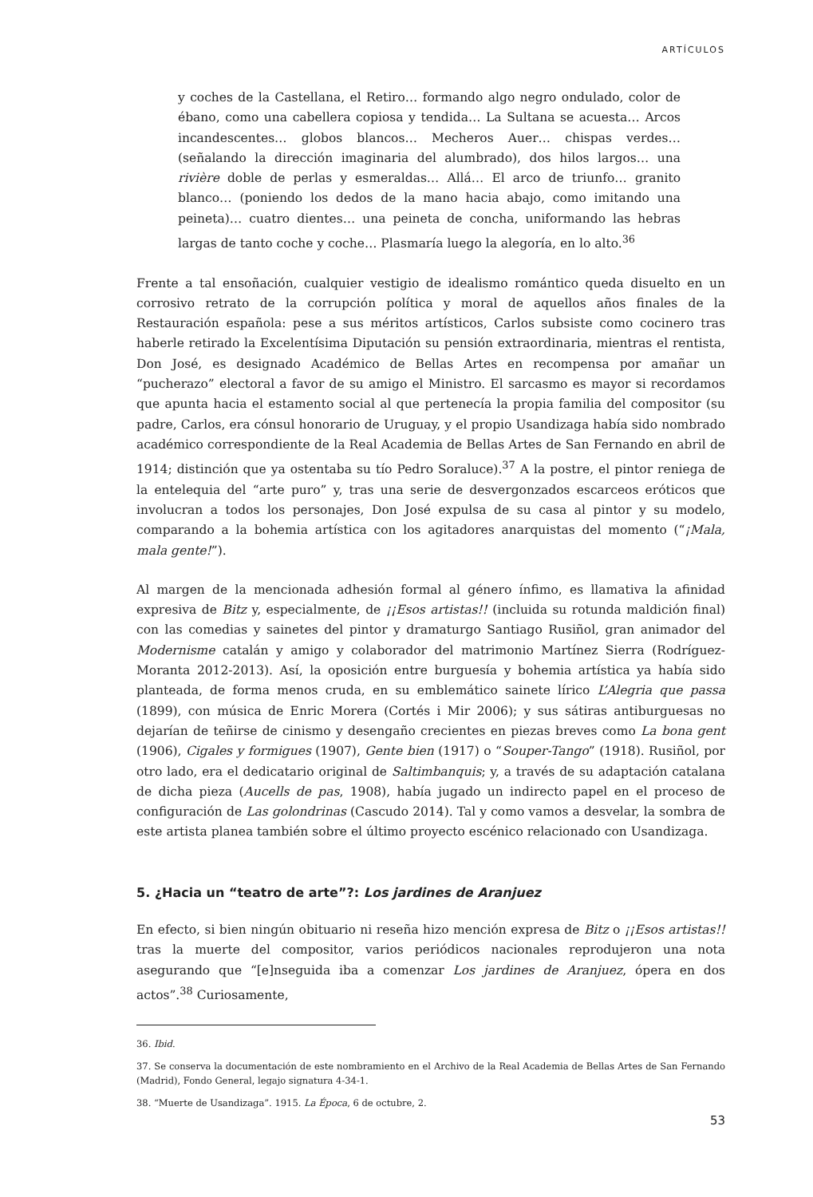ARTÍCULOS
y coches de la Castellana, el Retiro… formando algo negro ondulado, color de ébano, como una cabellera copiosa y tendida… La Sultana se acuesta… Arcos incandescentes… globos blancos… Mecheros Auer… chispas verdes… (señalando la dirección imaginaria del alumbrado), dos hilos largos… una rivière doble de perlas y esmeraldas… Allá… El arco de triunfo… granito blanco… (poniendo los dedos de la mano hacia abajo, como imitando una peineta)… cuatro dientes… una peineta de concha, uniformando las hebras largas de tanto coche y coche… Plasmaría luego la alegoría, en lo alto.<sup>36</sup>
Frente a tal ensoñación, cualquier vestigio de idealismo romántico queda disuelto en un corrosivo retrato de la corrupción política y moral de aquellos años finales de la Restauración española: pese a sus méritos artísticos, Carlos subsiste como cocinero tras haberle retirado la Excelentísima Diputación su pensión extraordinaria, mientras el rentista, Don José, es designado Académico de Bellas Artes en recompensa por amañar un “pucherazo” electoral a favor de su amigo el Ministro. El sarcasmo es mayor si recordamos que apunta hacia el estamento social al que pertenecía la propia familia del compositor (su padre, Carlos, era cónsul honorario de Uruguay, y el propio Usandizaga había sido nombrado académico correspondiente de la Real Academia de Bellas Artes de San Fernando en abril de 1914; distinción que ya ostentaba su tío Pedro Soraluce).<sup>37</sup> A la postre, el pintor reniega de la entelequia del “arte puro” y, tras una serie de desvergonzados escarceos eróticos que involucran a todos los personajes, Don José expulsa de su casa al pintor y su modelo, comparando a la bohemia artística con los agitadores anarquistas del momento (“¡Mala, mala gente!”).
Al margen de la mencionada adhesión formal al género ínfimo, es llamativa la afinidad expresiva de Bitz y, especialmente, de ¡¡Esos artistas!! (incluida su rotunda maldición final) con las comedias y sainetes del pintor y dramaturgo Santiago Rusiñol, gran animador del Modernisme catalán y amigo y colaborador del matrimonio Martínez Sierra (Rodríguez-Moranta 2012-2013). Así, la oposición entre burguesía y bohemia artística ya había sido planteada, de forma menos cruda, en su emblemático sainete lírico L’Alegria que passa (1899), con música de Enric Morera (Cortés i Mir 2006); y sus sátiras antiburguesas no dejarían de teñirse de cinismo y desengaño crecientes en piezas breves como La bona gent (1906), Cigales y formigues (1907), Gente bien (1917) o “Souper-Tango” (1918). Rusiñol, por otro lado, era el dedicatario original de Saltimbanquis; y, a través de su adaptación catalana de dicha pieza (Aucells de pas, 1908), había jugado un indirecto papel en el proceso de configuración de Las golondrinas (Cascudo 2014). Tal y como vamos a desvelar, la sombra de este artista planea también sobre el último proyecto escénico relacionado con Usandizaga.
5. ¿Hacia un “teatro de arte”?: Los jardines de Aranjuez
En efecto, si bien ningún obituario ni reseña hizo mención expresa de Bitz o ¡¡Esos artistas!! tras la muerte del compositor, varios periódicos nacionales reprodujeron una nota asegurando que “[e]nseguida iba a comenzar Los jardines de Aranjuez, ópera en dos actos”.<sup>38</sup> Curiosamente,
36. Ibid.
37. Se conserva la documentación de este nombramiento en el Archivo de la Real Academia de Bellas Artes de San Fernando (Madrid), Fondo General, legajo signatura 4-34-1.
38. “Muerte de Usandizaga”. 1915. La Época, 6 de octubre, 2.
53